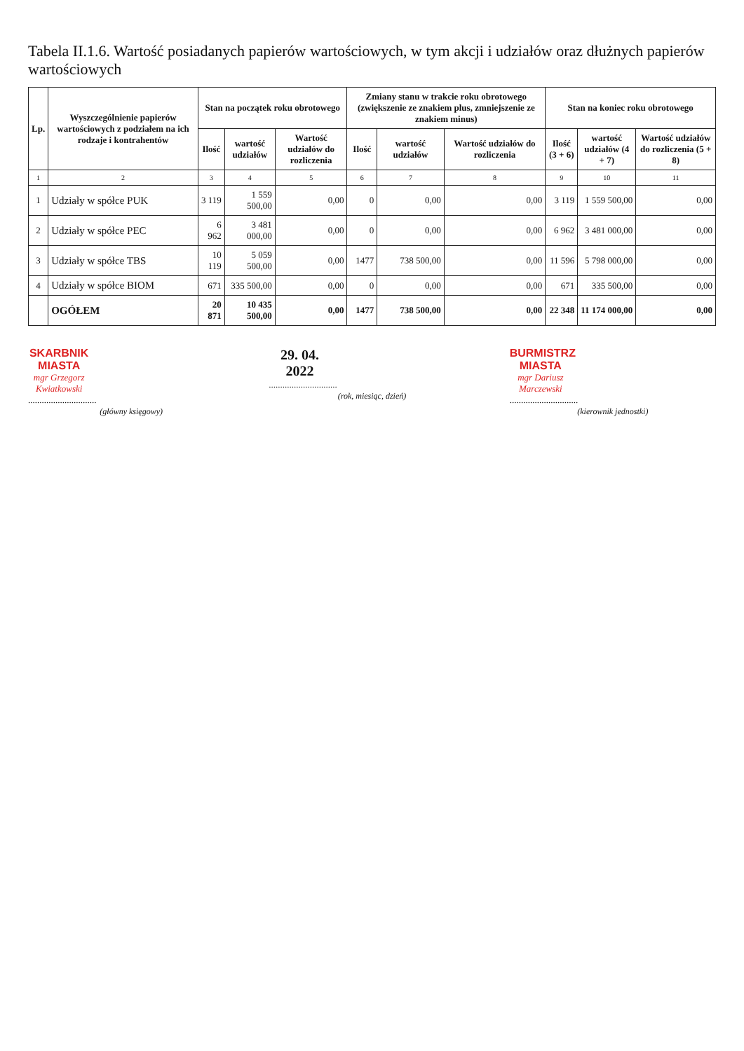Tabela II.1.6. Wartość posiadanych papierów wartościowych, w tym akcji i udziałów oraz dłużnych papierów wartościowych
| Lp. | Wyszczególnienie papierów wartościowych z podziałem na ich rodzaje i kontrahentów | Stan na początek roku obrotowego | | | Zmiany stanu w trakcie roku obrotowego (zwiększenie ze znakiem plus, zmniejszenie ze znakiem minus) | | | Stan na koniec roku obrotowego | | |
| --- | --- | --- | --- | --- | --- | --- | --- | --- | --- | --- |
| | | Ilość | wartość udziałów | Wartość udziałów do rozliczenia | Ilość | wartość udziałów | Wartość udziałów do rozliczenia | Ilość (3 + 6) | wartość udziałów (4 + 7) | Wartość udziałów do rozliczenia (5 + 8) |
| 1 | 2 | 3 | 4 | 5 | 6 | 7 | 8 | 9 | 10 | 11 |
| 1 | Udziały w spółce PUK | 3 119 | 1 559 500,00 | 0,00 | 0 | 0,00 | 0,00 | 3 119 | 1 559 500,00 | 0,00 |
| 2 | Udziały w spółce PEC | 6 962 | 3 481 000,00 | 0,00 | 0 | 0,00 | 0,00 | 6 962 | 3 481 000,00 | 0,00 |
| 3 | Udziały w spółce TBS | 10 119 | 5 059 500,00 | 0,00 | 1477 | 738 500,00 | 0,00 | 11 596 | 5 798 000,00 | 0,00 |
| 4 | Udziały w spółce BIOM | 671 | 335 500,00 | 0,00 | 0 | 0,00 | 0,00 | 671 | 335 500,00 | 0,00 |
| | OGÓŁEM | 20 871 | 10 435 500,00 | 0,00 | 1477 | 738 500,00 | 0,00 | 22 348 | 11 174 000,00 | 0,00 |
SKARBNIK MIASTA
mgr Grzegorz Kwiatkowski
..............................
(główny księgowy)
29. 04. 2022
..............................
(rok, miesiąc, dzień)
BURMISTRZ MIASTA
mgr Dariusz Marczewski
..............................
(kierownik jednostki)